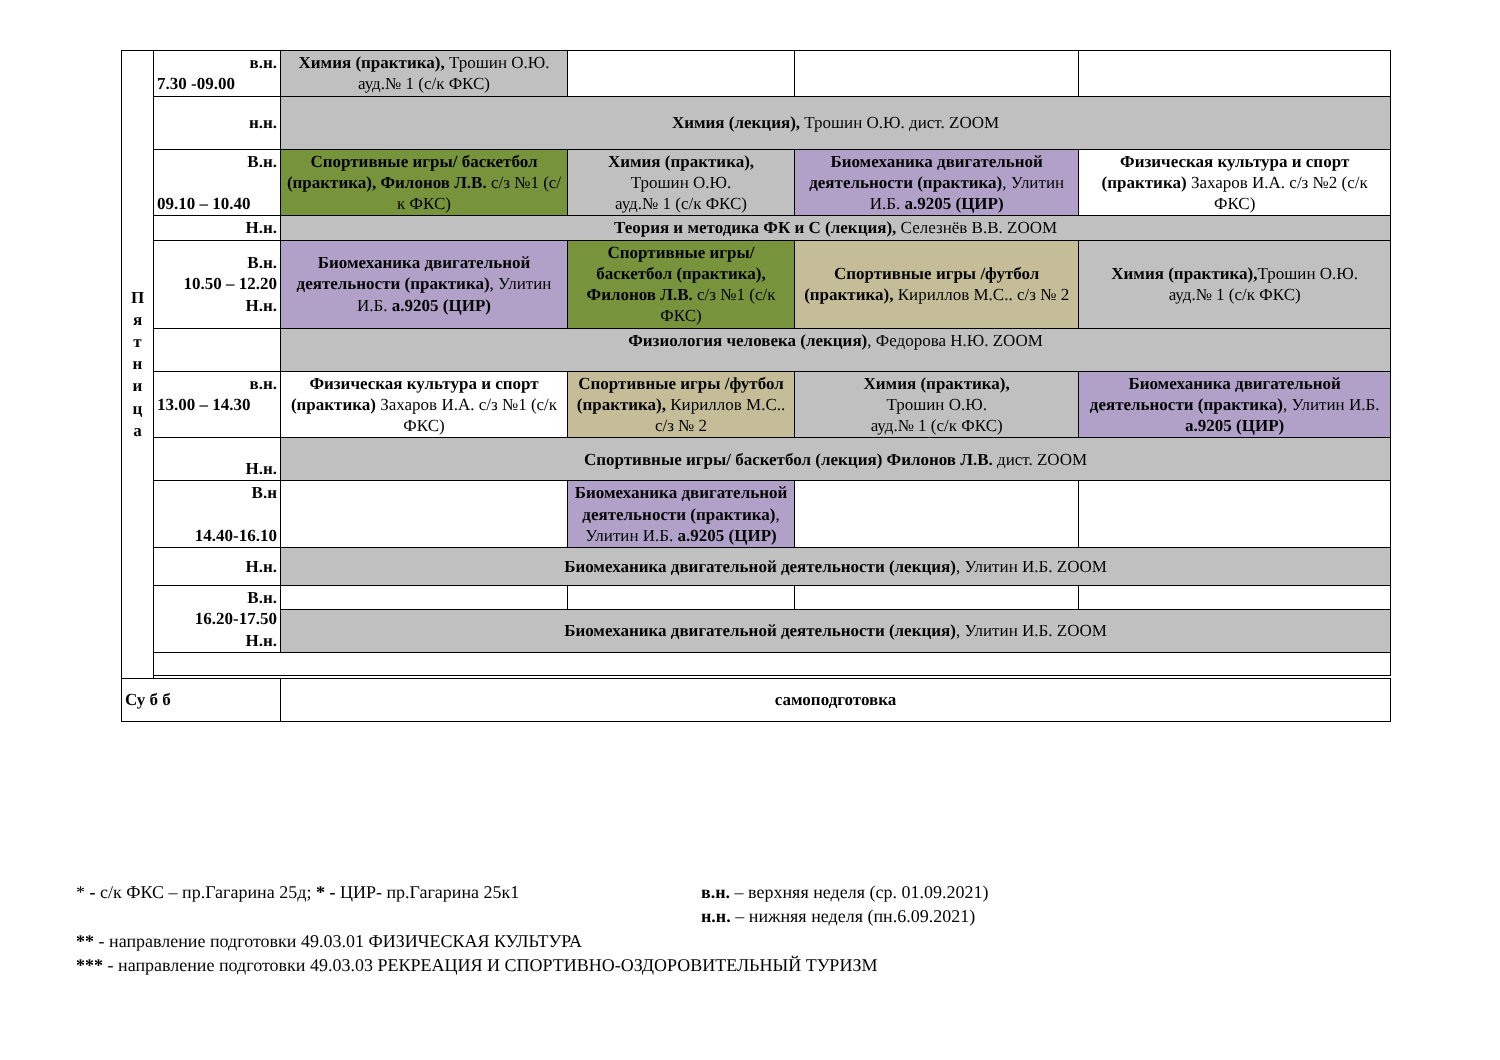| П я т н и ц а | в.н. 7.30 -09.00 | Химия (практика), Трошин О.Ю. ауд.№ 1 (с/к ФКС) | | | | |
| | н.н. | Химия (лекция), Трошин О.Ю. дист. ZOOM | | | | |
| | В.н. 09.10 – 10.40 | Спортивные игры/ баскетбол (практика), Филонов Л.В. с/з №1 (с/к ФКС) | Химия (практика), Трошин О.Ю. ауд.№ 1 (с/к ФКС) | Биомеханика двигательной деятельности (практика) , Улитин И.Б. а.9205 (ЦИР) | | Физическая культура и спорт (практика) Захаров И.А. с/з №2 (с/к ФКС) |
| | Н.н. | Теория и методика ФК и С (лекция), Селезнёв В.В. ZOOM | | | | |
| | В.н. 10.50 – 12.20 Н.н. | Биомеханика двигательной деятельности (практика) , Улитин И.Б. а.9205 (ЦИР) | Спортивные игры/ баскетбол (практика), Филонов Л.В. с/з №1 (с/к ФКС) | Спортивные игры /футбол (практика), Кириллов М.С.. с/з № 2 | | Химия (практика), Трошин О.Ю. ауд.№ 1 (с/к ФКС) |
| | | Физиология человека (лекция) , Федорова Н.Ю. ZOOM | | | | |
| | в.н. 13.00 – 14.30 | Физическая культура и спорт (практика) Захаров И.А. с/з №1 (с/к ФКС) | Спортивные игры /футбол (практика), Кириллов М.С.. с/з № 2 | Химия (практика), Трошин О.Ю. ауд.№ 1 (с/к ФКС) | | Биомеханика двигательной деятельности (практика) , Улитин И.Б. а.9205 (ЦИР) |
| | Н.н. | Спортивные игры/ баскетбол (лекция) Филонов Л.В. дист. ZOOM | | | | |
| | В.н 14.40-16.10 | | Биомеханика двигательной деятельности (практика) , Улитин И.Б. а.9205 (ЦИР) | | | |
| | Н.н. | Биомеханика двигательной деятельности (лекция) , Улитин И.Б. ZOOM | | | | |
| | В.н. 16.20-17.50 Н.н. | | | | | |
| | | Биомеханика двигательной деятельности (лекция) , Улитин И.Б. ZOOM | | | | |
| Су б б | | самоподготовка | | | | |
* - с/к ФКС – пр.Гагарина 25д; * - ЦИР- пр.Гагарина 25к1 в.н. – верхняя неделя (ср. 01.09.2021)
н.н. – нижняя неделя (пн.6.09.2021)
** - направление подготовки 49.03.01 ФИЗИЧЕСКАЯ КУЛЬТУРА
*** - направление подготовки 49.03.03 РЕКРЕАЦИЯ И СПОРТИВНО-ОЗДОРОВИТЕЛЬНЫЙ ТУРИЗМ